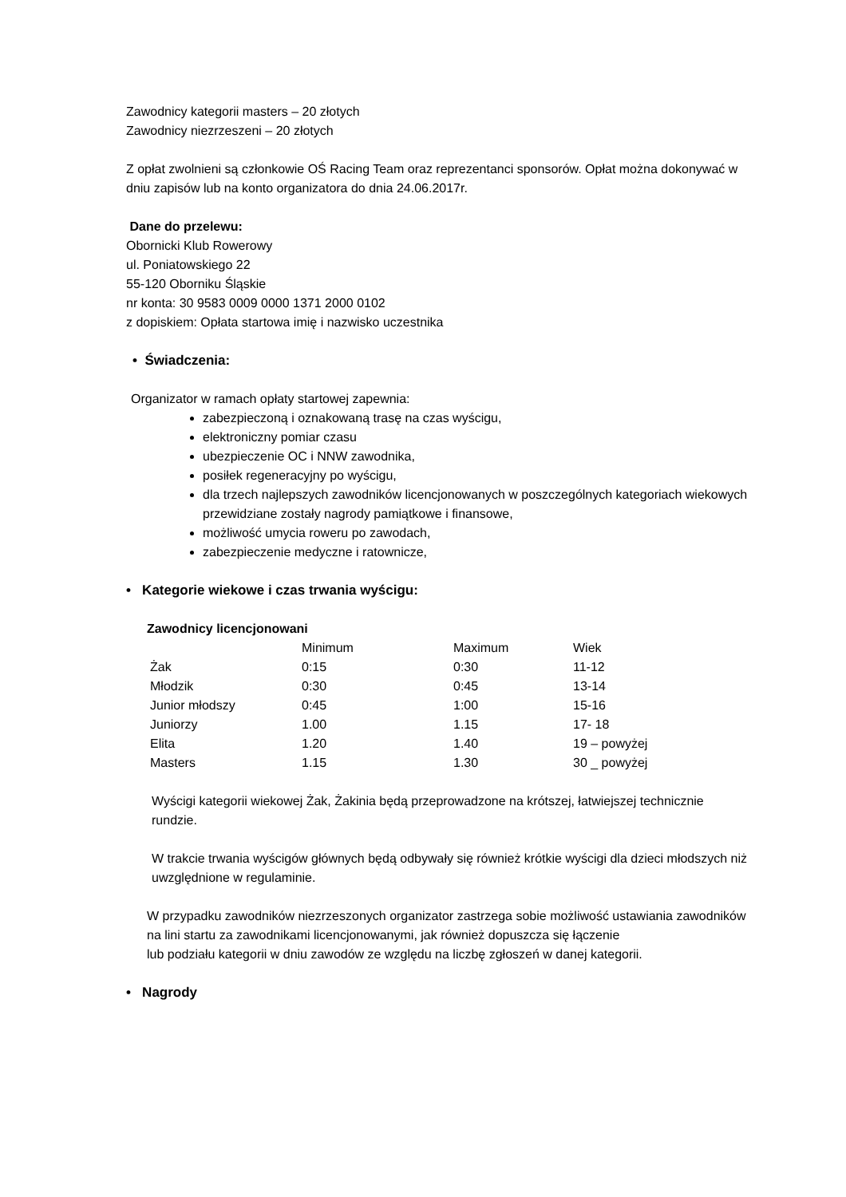Zawodnicy kategorii masters – 20 złotych
Zawodnicy niezrzeszeni – 20 złotych
Z opłat zwolnieni są członkowie OŚ Racing Team oraz reprezentanci sponsorów. Opłat można dokonywać w dniu zapisów lub na konto organizatora do dnia 24.06.2017r.
Dane do przelewu:
Obornicki Klub Rowerowy
ul. Poniatowskiego 22
55-120 Oborniku Śląskie
nr konta: 30 9583 0009 0000 1371 2000 0102
z dopiskiem: Opłata startowa imię i nazwisko uczestnika
• Świadczenia:
Organizator w ramach opłaty startowej zapewnia:
zabezpieczoną i oznakowaną trasę na czas wyścigu,
elektroniczny pomiar czasu
ubezpieczenie OC i NNW zawodnika,
posiłek regeneracyjny po wyścigu,
dla trzech najlepszych zawodników licencjonowanych w poszczególnych kategoriach wiekowych przewidziane zostały nagrody pamiątkowe i finansowe,
możliwość umycia roweru po zawodach,
zabezpieczenie medyczne i ratownicze,
• Kategorie wiekowe i czas trwania wyścigu:
Zawodnicy licencjonowani
| | Minimum | Maximum | Wiek |
| Żak | 0:15 | 0:30 | 11-12 |
| Młodzik | 0:30 | 0:45 | 13-14 |
| Junior młodszy | 0:45 | 1:00 | 15-16 |
| Juniorzy | 1.00 | 1.15 | 17- 18 |
| Elita | 1.20 | 1.40 | 19 – powyżej |
| Masters | 1.15 | 1.30 | 30 _ powyżej |
Wyścigi kategorii wiekowej Żak, Żakinia będą przeprowadzone na krótszej, łatwiejszej technicznie rundzie.
W trakcie trwania wyścigów głównych będą odbywały się również krótkie wyścigi dla dzieci młodszych niż uwzględnione w regulaminie.
W przypadku zawodników niezrzeszonych organizator zastrzega sobie możliwość ustawiania zawodników na lini startu za zawodnikami licencjonowanymi, jak również dopuszcza się łączenie
lub podziału kategorii w dniu zawodów ze względu na liczbę zgłoszeń w danej kategorii.
• Nagrody